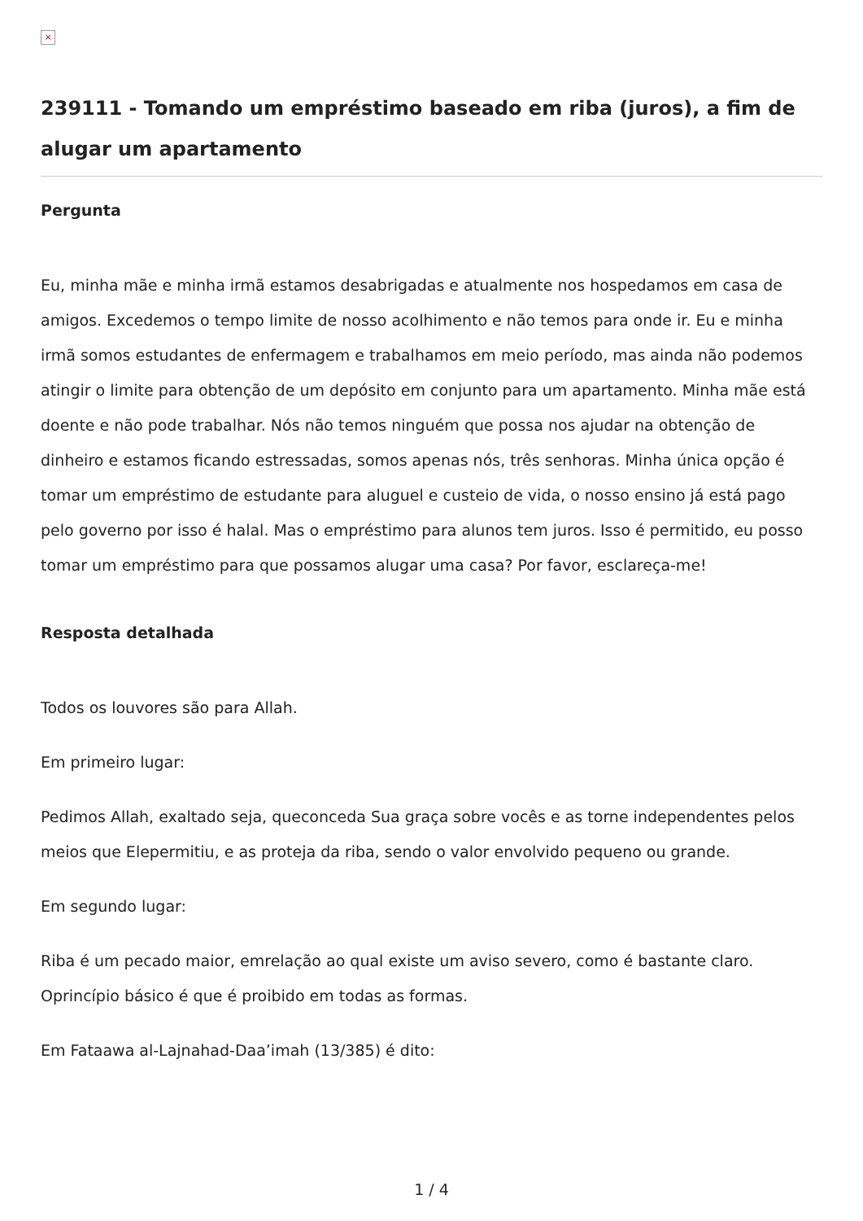×
239111 - Tomando um empréstimo baseado em riba (juros), a fim de alugar um apartamento
Pergunta
Eu, minha mãe e minha irmã estamos desabrigadas e atualmente nos hospedamos em casa de amigos. Excedemos o tempo limite de nosso acolhimento e não temos para onde ir. Eu e minha irmã somos estudantes de enfermagem e trabalhamos em meio período, mas ainda não podemos atingir o limite para obtenção de um depósito em conjunto para um apartamento. Minha mãe está doente e não pode trabalhar. Nós não temos ninguém que possa nos ajudar na obtenção de dinheiro e estamos ficando estressadas, somos apenas nós, três senhoras. Minha única opção é tomar um empréstimo de estudante para aluguel e custeio de vida, o nosso ensino já está pago pelo governo por isso é halal. Mas o empréstimo para alunos tem juros. Isso é permitido, eu posso tomar um empréstimo para que possamos alugar uma casa? Por favor, esclareça-me!
Resposta detalhada
Todos os louvores são para Allah.
Em primeiro lugar:
Pedimos Allah, exaltado seja, queconceda Sua graça sobre vocês e as torne independentes pelos meios que Elepermitiu, e as proteja da riba, sendo o valor envolvido pequeno ou grande.
Em segundo lugar:
Riba é um pecado maior, emrelação ao qual existe um aviso severo, como é bastante claro. Oprincípio básico é que é proibido em todas as formas.
Em Fataawa al-Lajnahad-Daa’imah (13/385) é dito:
1 / 4